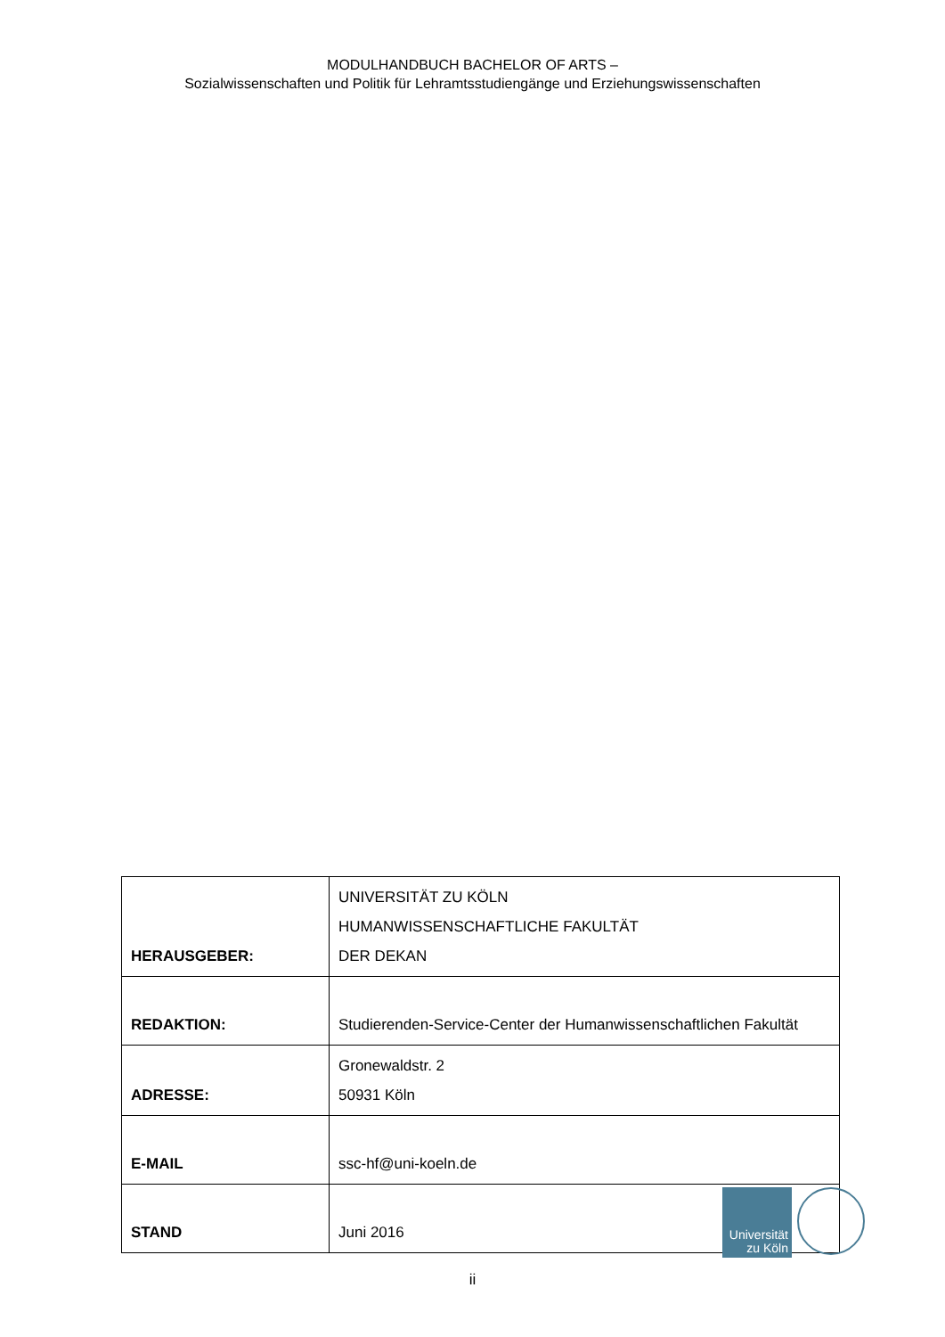MODULHANDBUCH BACHELOR OF ARTS –
Sozialwissenschaften und Politik für Lehramtsstudiengänge und Erziehungswissenschaften
| HERAUSGEBER: | UNIVERSITÄT ZU KÖLN HUMANWISSENSCHAFTLICHE FAKULTÄT DER DEKAN |
| REDAKTION: | Studierenden-Service-Center der Humanwissenschaftlichen Fakultät |
| ADRESSE: | Gronewaldstr. 2 50931 Köln |
| E-MAIL | ssc-hf@uni-koeln.de |
| STAND | Juni 2016 |
Universität
zu Köln
ii